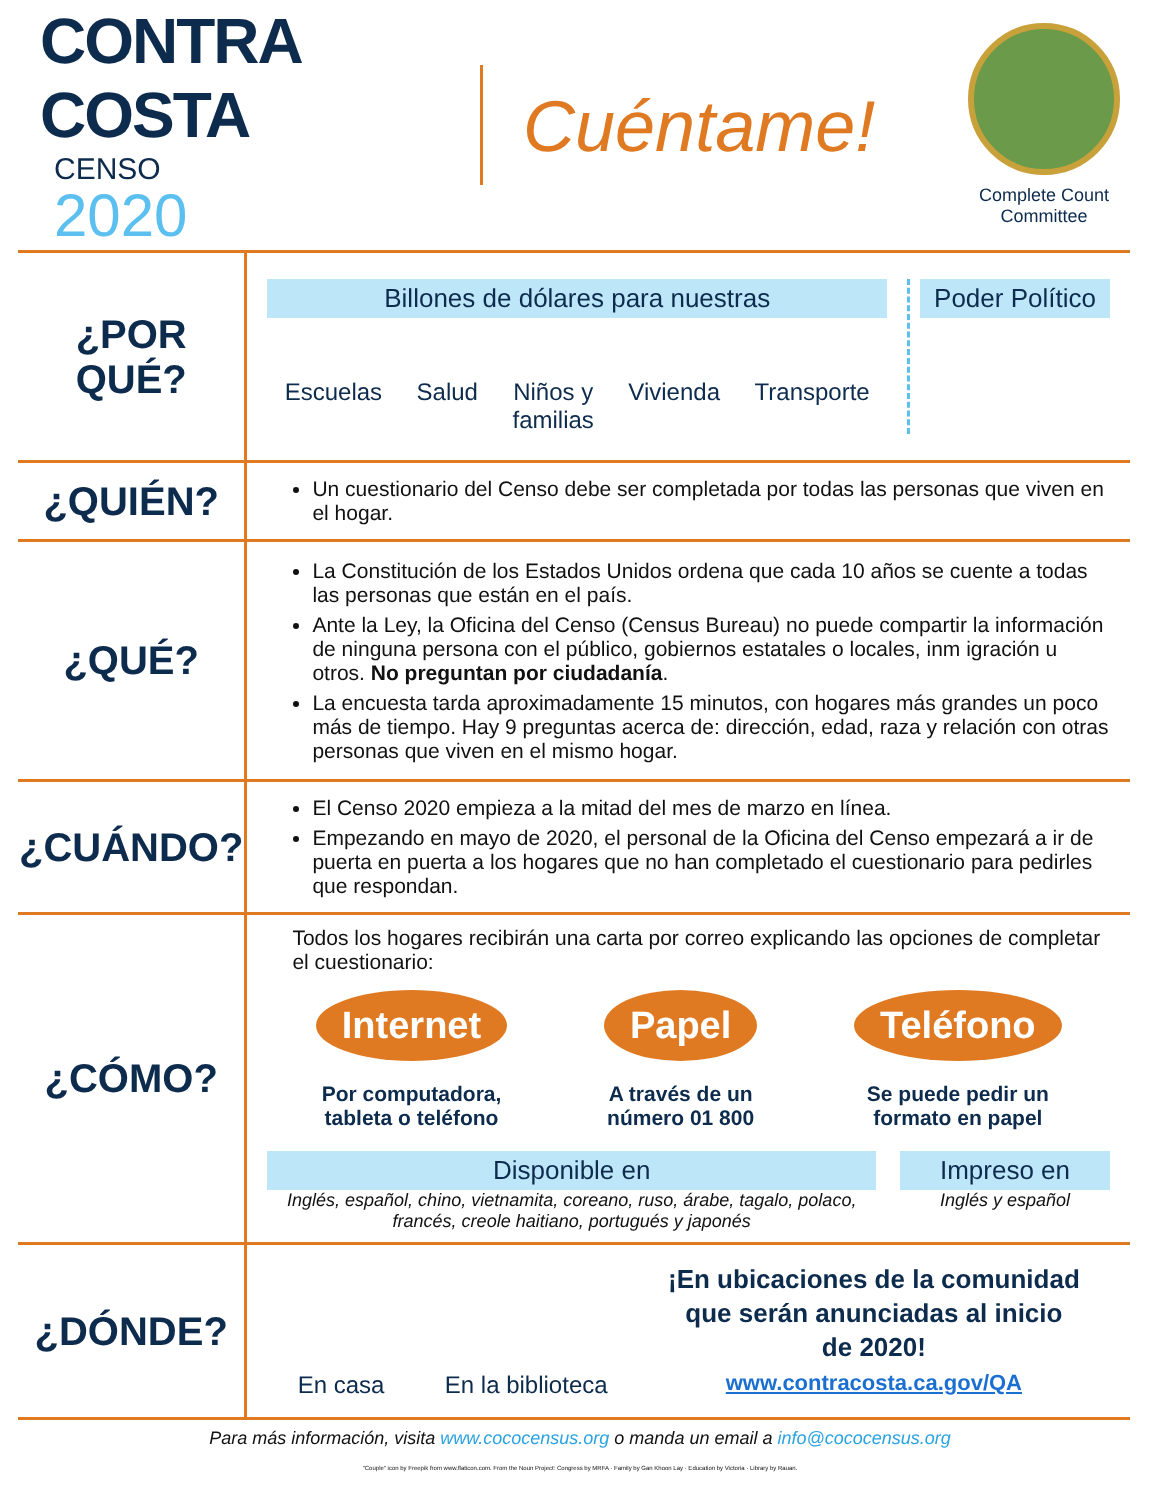CONTRA COSTA
CENSO
2020
Cuéntame!
Complete Count
Committee
| ¿POR QUÉ? | Billones de dólares para nuestras Escuelas Salud Niños y familias Vivienda Transporte Poder Político |
| ¿QUIÉN? | Un cuestionario del Censo debe ser completada por todas las personas que viven en el hogar. |
| ¿QUÉ? | La Constitución de los Estados Unidos ordena que cada 10 años se cuente a todas las personas que están en el país. Ante la Ley, la Oficina del Censo (Census Bureau) no puede compartir la información de ninguna persona con el público, gobiernos estatales o locales, inm igración u otros. No preguntan por ciudadanía . La encuesta tarda aproximadamente 15 minutos, con hogares más grandes un poco más de tiempo. Hay 9 preguntas acerca de: dirección, edad, raza y relación con otras personas que viven en el mismo hogar. |
| ¿CUÁNDO? | El Censo 2020 empieza a la mitad del mes de marzo en línea. Empezando en mayo de 2020, el personal de la Oficina del Censo empezará a ir de puerta en puerta a los hogares que no han completado el cuestionario para pedirles que respondan. |
| ¿CÓMO? | Todos los hogares recibirán una carta por correo explicando las opciones de completar el cuestionario: Internet Por computadora, tableta o teléfono Papel A través de un número 01 800 Teléfono Se puede pedir un formato en papel Disponible en Inglés, español, chino, vietnamita, coreano, ruso, árabe, tagalo, polaco, francés, creole haitiano, portugués y japonés Impreso en Inglés y español |
| ¿DÓNDE? | En casa En la biblioteca ¡En ubicaciones de la comunidad que serán anunciadas al inicio de 2020! www.contracosta.ca.gov/QA |
Para más información, visita www.cococensus.org o manda un email a info@cococensus.org
"Couple" icon by Freepik from www.flaticon.com. From the Noun Project: Congress by MRFA · Family by Gan Khoon Lay · Education by Victoria · Library by Rauan.